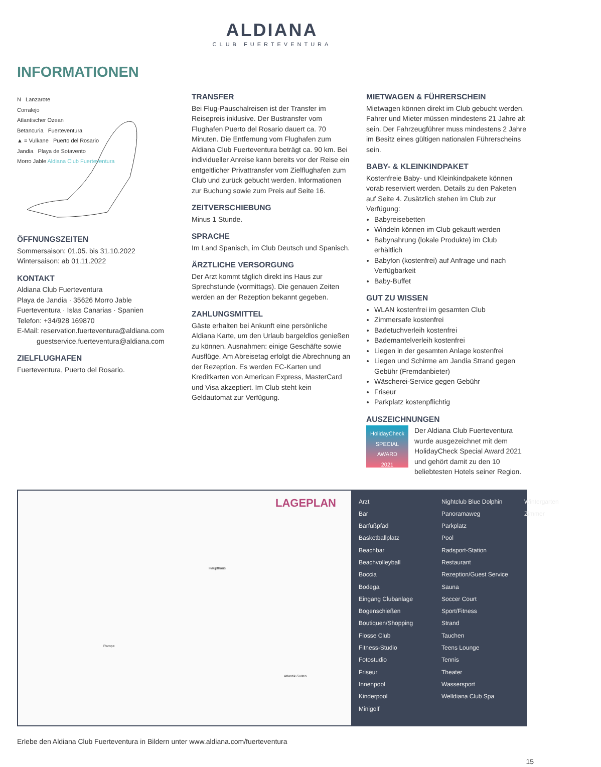ALDIANA
CLUB FUERTEVENTURA
INFORMATIONEN
N Lanzarote
Corralejo
Atlantischer Ozean
Betancuria Fuerteventura
▲ = Vulkane Puerto del Rosario
Jandia Playa de Sotavento
Morro Jable Aldiana Club Fuerteventura
ÖFFNUNGSZEITEN
Sommersaison: 01.05. bis 31.10.2022
Wintersaison: ab 01.11.2022
KONTAKT
Aldiana Club Fuerteventura
Playa de Jandia · 35626 Morro Jable
Fuerteventura · Islas Canarias · Spanien
Telefon: +34/928 169870
E-Mail: reservation.fuerteventura@aldiana.com
guestservice.fuerteventura@aldiana.com
ZIELFLUGHAFEN
Fuerteventura, Puerto del Rosario.
TRANSFER
Bei Flug-Pauschalreisen ist der Transfer im Reisepreis inklusive. Der Bustransfer vom Flughafen Puerto del Rosario dauert ca. 70 Minuten. Die Entfernung vom Flughafen zum Aldiana Club Fuerteventura beträgt ca. 90 km. Bei individueller Anreise kann bereits vor der Reise ein entgeltlicher Privattransfer vom Zielflughafen zum Club und zurück gebucht werden. Informationen zur Buchung sowie zum Preis auf Seite 16.
ZEITVERSCHIEBUNG
Minus 1 Stunde.
SPRACHE
Im Land Spanisch, im Club Deutsch und Spanisch.
ÄRZTLICHE VERSORGUNG
Der Arzt kommt täglich direkt ins Haus zur Sprechstunde (vormittags). Die genauen Zeiten werden an der Rezeption bekannt gegeben.
ZAHLUNGSMITTEL
Gäste erhalten bei Ankunft eine persönliche Aldiana Karte, um den Urlaub bargeldlos genießen zu können. Ausnahmen: einige Geschäfte sowie Ausflüge. Am Abreisetag erfolgt die Abrechnung an der Rezeption. Es werden EC-Karten und Kreditkarten von American Express, MasterCard und Visa akzeptiert. Im Club steht kein Geldautomat zur Verfügung.
MIETWAGEN & FÜHRERSCHEIN
Mietwagen können direkt im Club gebucht werden. Fahrer und Mieter müssen mindestens 21 Jahre alt sein. Der Fahrzeugführer muss mindestens 2 Jahre im Besitz eines gültigen nationalen Führerscheins sein.
BABY- & KLEINKINDPAKET
Kostenfreie Baby- und Kleinkindpakete können vorab reserviert werden. Details zu den Paketen auf Seite 4. Zusätzlich stehen im Club zur Verfügung:
Babyreisebetten
Windeln können im Club gekauft werden
Babynahrung (lokale Produkte) im Club erhältlich
Babyfon (kostenfrei) auf Anfrage und nach Verfügbarkeit
Baby-Buffet
GUT ZU WISSEN
WLAN kostenfrei im gesamten Club
Zimmersafe kostenfrei
Badetuchverleih kostenfrei
Bademantelverleih kostenfrei
Liegen in der gesamten Anlage kostenfrei
Liegen und Schirme am Jandia Strand gegen Gebühr (Fremdanbieter)
Wäscherei-Service gegen Gebühr
Friseur
Parkplatz kostenpflichtig
AUSZEICHNUNGEN
HolidayCheck
SPECIAL
AWARD
2021
Der Aldiana Club Fuerteventura wurde ausgezeichnet mit dem HolidayCheck Special Award 2021 und gehört damit zu den 10 beliebtesten Hotels seiner Region.
LAGEPLAN
Haupthaus
Rampe
Atlantik-Suiten
Arzt
Bar
Barfußpfad
Basketballplatz
Beachbar
Beachvolleyball
Boccia
Bodega
Eingang Clubanlage
Bogenschießen
Boutiquen/Shopping
Flosse Club
Fitness-Studio
Fotostudio
Friseur
Innenpool
Kinderpool
Minigolf
Nightclub Blue Dolphin
Panoramaweg
Parkplatz
Pool
Radsport-Station
Restaurant
Rezeption/Guest Service
Sauna
Soccer Court
Sport/Fitness
Strand
Tauchen
Teens Lounge
Tennis
Theater
Wassersport
Welldiana Club Spa
Wintergarten
Zimmer
Erlebe den Aldiana Club Fuerteventura in Bildern unter www.aldiana.com/fuerteventura
15